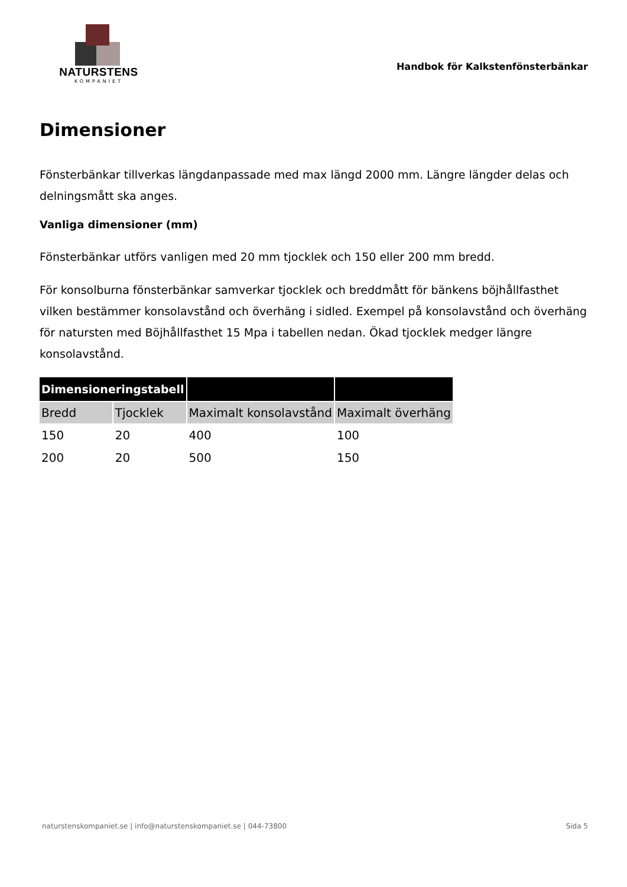NATURSTENS
KOMPANIET
Handbok för Kalkstenfönsterbänkar
Dimensioner
Fönsterbänkar tillverkas längdanpassade med max längd 2000 mm. Längre längder delas och delningsmått ska anges.
Vanliga dimensioner (mm)
Fönsterbänkar utförs vanligen med 20 mm tjocklek och 150 eller 200 mm bredd.
För konsolburna fönsterbänkar samverkar tjocklek och breddmått för bänkens böjhållfasthet vilken bestämmer konsolavstånd och överhäng i sidled. Exempel på konsolavstånd och överhäng för natursten med Böjhållfasthet 15 Mpa i tabellen nedan. Ökad tjocklek medger längre konsolavstånd.
| Dimensioneringstabell | | | |
| --- | --- | --- | --- |
| Bredd | Tjocklek | Maximalt konsolavstånd | Maximalt överhäng |
| 150 | 20 | 400 | 100 |
| 200 | 20 | 500 | 150 |
naturstenskompaniet.se | info@naturstenskompaniet.se | 044-73800 Sida 5